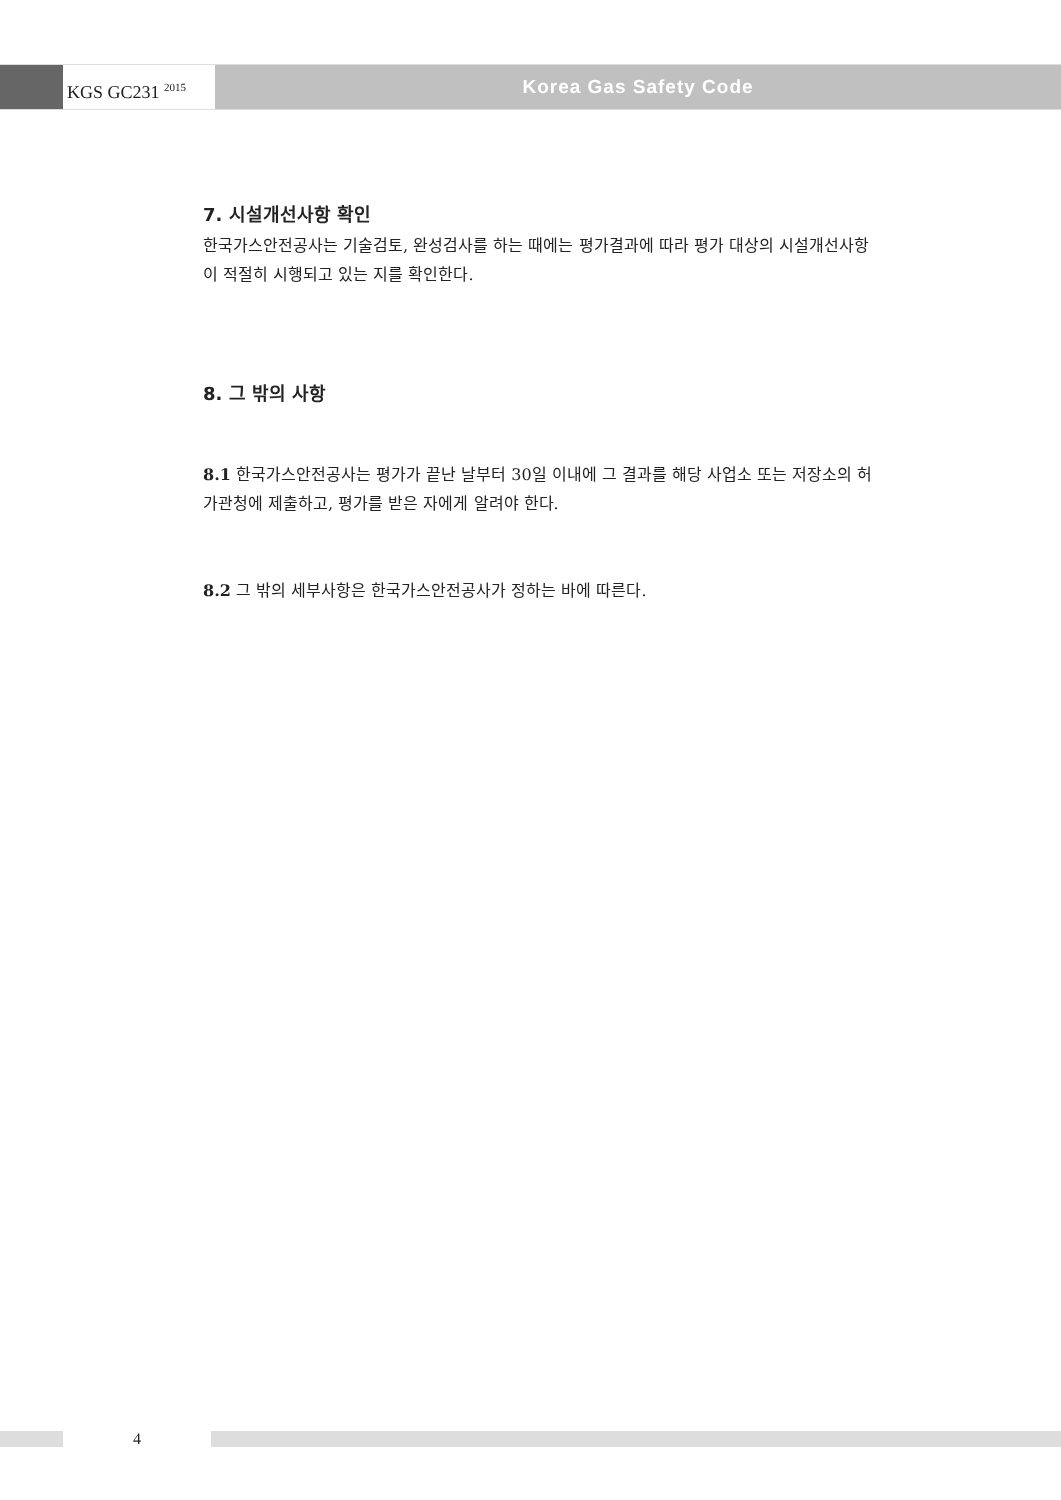KGS GC231 <sup>2015</sup>
Korea Gas Safety Code
7. 시설개선사항 확인
한국가스안전공사는 기술검토, 완성검사를 하는 때에는 평가결과에 따라 평가 대상의 시설개선사항이 적절히 시행되고 있는 지를 확인한다.
8. 그 밖의 사항
8.1 한국가스안전공사는 평가가 끝난 날부터 30일 이내에 그 결과를 해당 사업소 또는 저장소의 허가관청에 제출하고, 평가를 받은 자에게 알려야 한다.
8.2 그 밖의 세부사항은 한국가스안전공사가 정하는 바에 따른다.
4